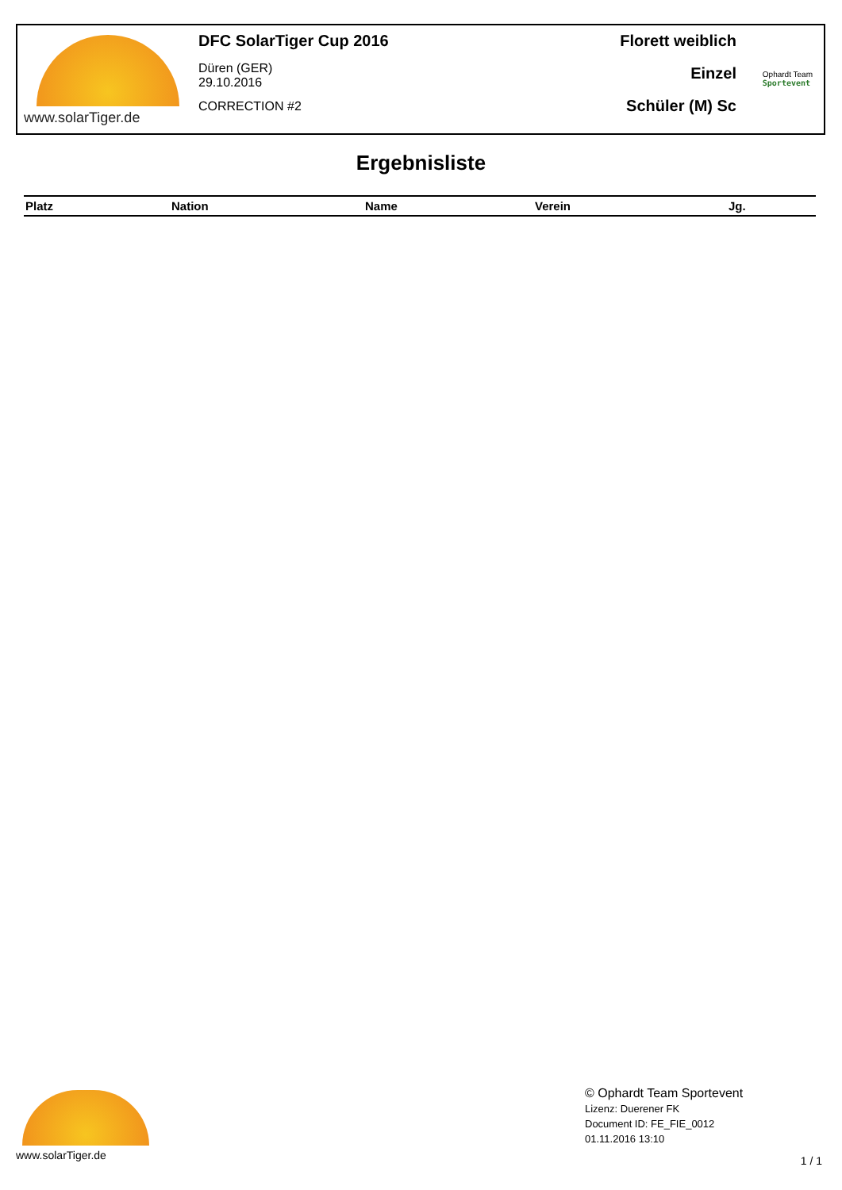www.solarTiger.de DFC SolarTiger Cup 2016
Düren (GER)
29.10.2016
CORRECTION #2
Florett weiblich
Einzel
Schüler (M) Sc
Ophardt Team
Sportevent
Ergebnisliste
| Platz | Nation | Name | Verein | Jg. |
| --- | --- | --- | --- | --- |
www.solarTiger.de
© Ophardt Team Sportevent
Lizenz: Duerener FK
Document ID: FE_FIE_0012
01.11.2016 13:10
1 / 1